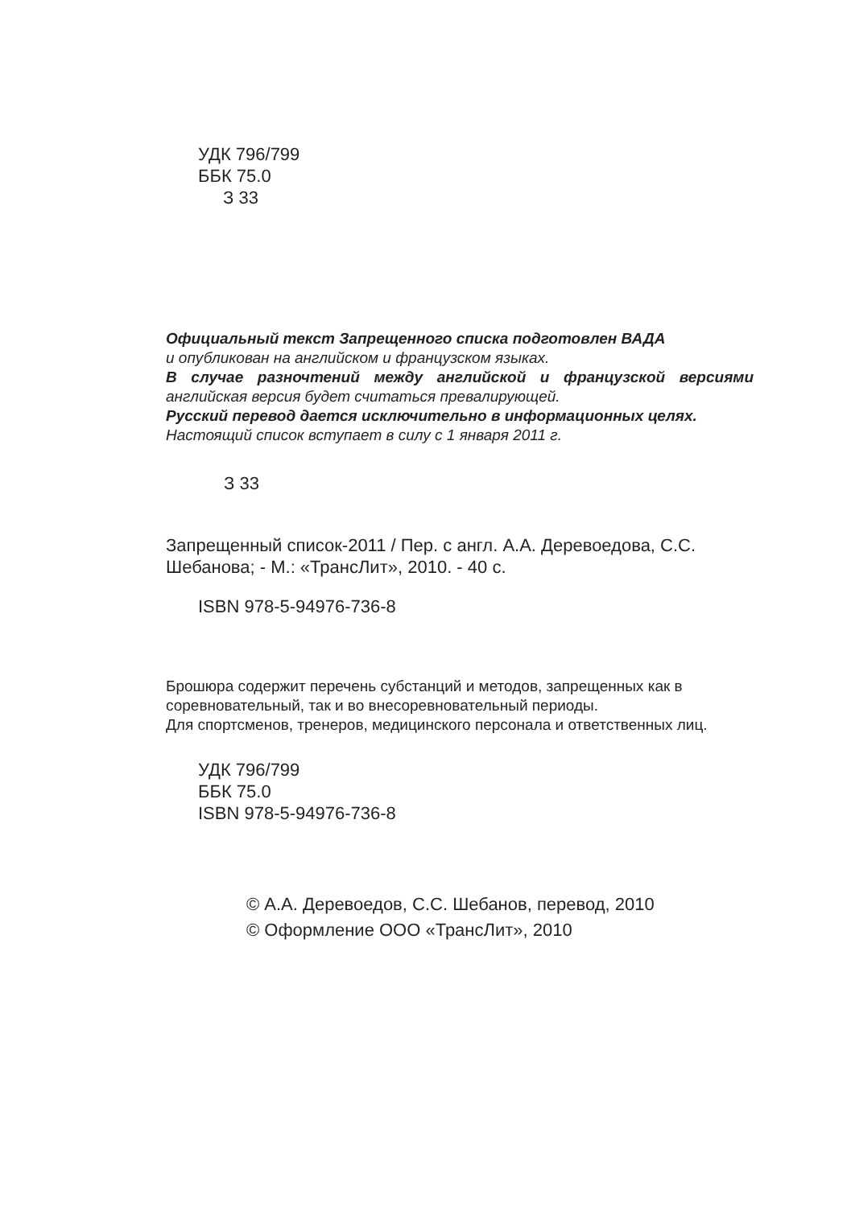УДК 796/799
ББК 75.0
З 33
Официальный текст Запрещенного списка подготовлен ВАДА
и опубликован на английском и французском языках.
В случае разночтений между английской и французской версиями английская версия будет считаться превалирующей.
Русский перевод дается исключительно в информационных целях.
Настоящий список вступает в силу с 1 января 2011 г.
З 33
Запрещенный список-2011 / Пер. с англ. А.А. Деревоедова, С.С. Шебанова; - М.: «ТрансЛит», 2010. - 40 с.
ISBN 978-5-94976-736-8
Брошюра содержит перечень субстанций и методов, запрещенных как в соревновательный, так и во внесоревновательный периоды.
Для спортсменов, тренеров, медицинского персонала и ответственных лиц.
УДК 796/799
ББК 75.0
ISBN 978-5-94976-736-8
© А.А. Деревоедов, С.С. Шебанов, перевод, 2010
© Оформление ООО «ТрансЛит», 2010